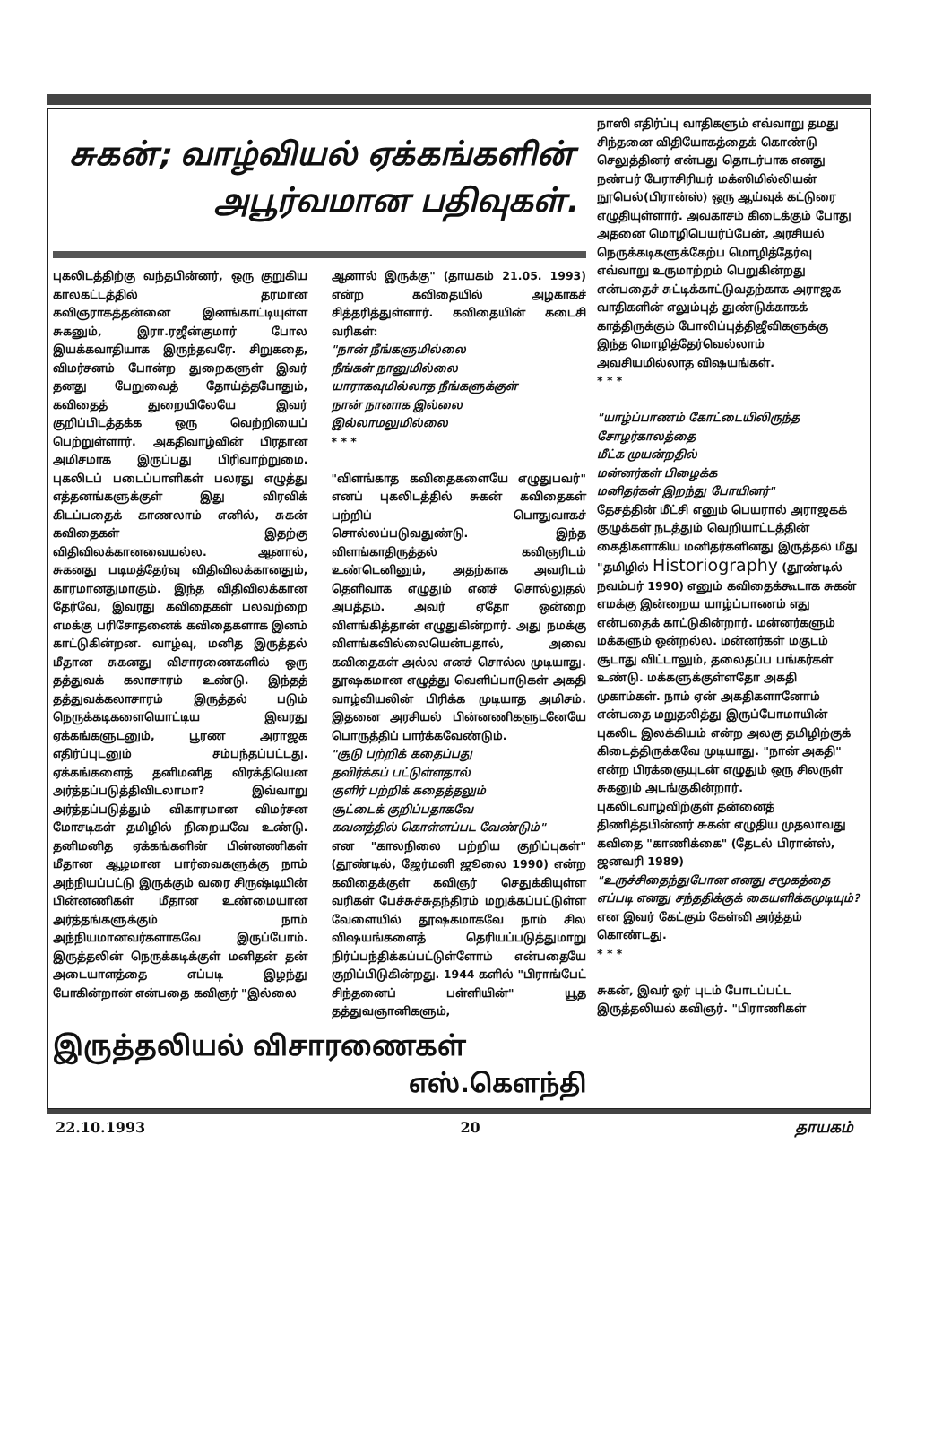சுகன்; வாழ்வியல் ஏக்கங்களின்
அபூர்வமான பதிவுகள்.
புகலிடத்திற்கு வந்தபின்னர், ஒரு குறுகிய காலகட்டத்தில் தரமான கவிஞராகத்தன்னை இனங்காட்டியுள்ள சுகனும், இரா.ரஜீன்குமார் போல இயக்கவாதியாக இருந்தவரே. சிறுகதை, விமர்சனம் போன்ற துறைகளுள் இவர் தனது பேறுவைத் தோய்த்தபோதும், கவிதைத் துறையிலேயே இவர் குறிப்பிடத்தக்க ஒரு வெற்றியைப் பெற்றுள்ளார். அகதிவாழ்வின் பிரதான அமிசமாக இருப்பது பிரிவாற்றுமை. புகலிடப் படைப்பாளிகள் பலரது எழுத்து எத்தனங்களுக்குள் இது விரவிக் கிடப்பதைக் காணலாம் எனில், சுகன் கவிதைகள் இதற்கு விதிவிலக்கானவையல்ல. ஆனால், சுகனது படிமத்தேர்வு விதிவிலக்கானதும், காரமானதுமாகும். இந்த விதிவிலக்கான தேர்வே, இவரது கவிதைகள் பலவற்றை எமக்கு பரிசோதனைக் கவிதைகளாக இனம் காட்டுகின்றன. வாழ்வு, மனித இருத்தல் மீதான சுகனது விசாரணைகளில் ஒரு தத்துவக் கலாசாரம் உண்டு. இந்தத் தத்துவக்கலாசாரம் இருத்தல் படும் நெருக்கடிகளையொட்டிய இவரது ஏக்கங்களுடனும், பூரண அராஜக எதிர்ப்புடனும் சம்பந்தப்பட்டது. ஏக்கங்களைத் தனிமனித விரக்தியென அர்த்தப்படுத்திவிடலாமா? இவ்வாறு அர்த்தப்படுத்தும் விகாரமான விமர்சன மோசடிகள் தமிழில் நிறையவே உண்டு. தனிமனித ஏக்கங்களின் பின்னணிகள் மீதான ஆழமான பார்வைகளுக்கு நாம் அந்நியப்பட்டு இருக்கும் வரை சிருஷ்டியின் பின்னணிகள் மீதான உண்மையான அர்த்தங்களுக்கும் நாம் அந்நியமானவர்களாகவே இருப்போம். இருத்தலின் நெருக்கடிக்குள் மனிதன் தன் அடையாளத்தை எப்படி இழந்து போகின்றான் என்பதை கவிஞர் "இல்லை
ஆனால் இருக்கு" (தாயகம் 21.05. 1993) என்ற கவிதையில் அழகாகச் சித்தரித்துள்ளார். கவிதையின் கடைசி வரிகள்:
"நான் நீங்களுமில்லை
நீங்கள் நானுமில்லை
யாராகவுமில்லாத நீங்களுக்குள்
நான் நானாக இல்லை
இல்லாமலுமில்லை
* * *
"விளங்காத கவிதைகளையே எழுதுபவர்" எனப் புகலிடத்தில் சுகன் கவிதைகள் பற்றிப் பொதுவாகச் சொல்லப்படுவதுண்டு. இந்த விளங்காதிருத்தல் கவிஞரிடம் உண்டெனினும், அதற்காக அவரிடம் தெளிவாக எழுதும் எனச் சொல்லுதல் அபத்தம். அவர் ஏதோ ஒன்றை விளங்கித்தான் எழுதுகின்றார். அது நமக்கு விளங்கவில்லையென்பதால், அவை கவிதைகள் அல்ல எனச் சொல்ல முடியாது. தூஷகமான எழுத்து வெளிப்பாடுகள் அகதி வாழ்வியலின் பிரிக்க முடியாத அமிசம். இதனை அரசியல் பின்னணிகளுடனேயே பொருத்திப் பார்க்கவேண்டும்.
"சூடு பற்றிக் கதைப்பது
தவிர்க்கப் பட்டுள்ளதால்
குளிர் பற்றிக் கதைத்தலும்
சூட்டைக் குறிப்பதாகவே
கவனத்தில் கொள்ளப்பட வேண்டும்"
என "காலநிலை பற்றிய குறிப்புகள்" (தூண்டில், ஜேர்மனி ஜூலை 1990) என்ற கவிதைக்குள் கவிஞர் செதுக்கியுள்ள வரிகள் பேச்சுச்சுதந்திரம் மறுக்கப்பட்டுள்ள வேளையில் தூஷகமாகவே நாம் சில விஷயங்களைத் தெரியப்படுத்துமாறு நிர்ப்பந்திக்கப்பட்டுள்ளோம் என்பதையே குறிப்பிடுகின்றது. 1944 களில் "பிராங்பேட் சிந்தனைப் பள்ளியின்" யூத தத்துவஞானிகளும்,
இருத்தலியல் விசாரணைகள்
எஸ்.கௌந்தி
நாஸி எதிர்ப்பு வாதிகளும் எவ்வாறு தமது சிந்தனை விதியோகத்தைக் கொண்டு செலுத்தினர் என்பது தொடர்பாக எனது நண்பர் பேராசிரியர் மக்ஸிமில்லியன் நூபெல்(பிரான்ஸ்) ஒரு ஆய்வுக் கட்டுரை எழுதியுள்ளார். அவகாசம் கிடைக்கும் போது அதனை மொழிபெயர்ப்பேன், அரசியல் நெருக்கடிகளுக்கேற்ப மொழித்தேர்வு எவ்வாறு உருமாற்றம் பெறுகின்றது என்பதைச் சுட்டிக்காட்டுவதற்காக அராஜக வாதிகளின் எலும்புத் துண்டுக்காகக் காத்திருக்கும் போலிப்புத்திஜீவிகளுக்கு இந்த மொழித்தேர்வெல்லாம் அவசியமில்லாத விஷயங்கள்.
* * *
"யாழ்ப்பாணம் கோட்டையிலிருந்த சோழர்காலத்தை
மீட்க முயன்றதில்
மன்னர்கள் பிழைக்க
மனிதர்கள் இறந்து போயினர்"
தேசத்தின் மீட்சி எனும் பெயரால் அராஜகக் குழுக்கள் நடத்தும் வெறியாட்டத்தின் கைதிகளாகிய மனிதர்களினது இருத்தல் மீது "தமிழில் Historiography (தூண்டில் நவம்பர் 1990) எனும் கவிதைக்கூடாக சுகன் எமக்கு இன்றைய யாழ்ப்பாணம் எது என்பதைக் காட்டுகின்றார். மன்னர்களும் மக்களும் ஒன்றல்ல. மன்னர்கள் மகுடம் சூடாது விட்டாலும், தலைதப்ப பங்கர்கள் உண்டு. மக்களுக்குள்ளதோ அகதி முகாம்கள். நாம் ஏன் அகதிகளானோம் என்பதை மறுதலித்து இருப்போமாயின் புகலிட இலக்கியம் என்ற அலகு தமிழிற்குக் கிடைத்திருக்கவே முடியாது. "நான் அகதி" என்ற பிரக்ஞையுடன் எழுதும் ஒரு சிலருள் சுகனும் அடங்குகின்றார். புகலிடவாழ்விற்குள் தன்னைத் திணித்தபின்னர் சுகன் எழுதிய முதலாவது கவிதை "காணிக்கை" (தேடல் பிரான்ஸ், ஜனவரி 1989)
"உருச்சிதைந்துபோன எனது சமூகத்தை
எப்படி எனது சந்ததிக்குக் கையளிக்கமுடியும்?
என இவர் கேட்கும் கேள்வி அர்த்தம் கொண்டது.
* * *
சுகன், இவர் ஓர் புடம் போடப்பட்ட இருத்தலியல் கவிஞர். "பிராணிகள்
22.10.1993 20 தாயகம்